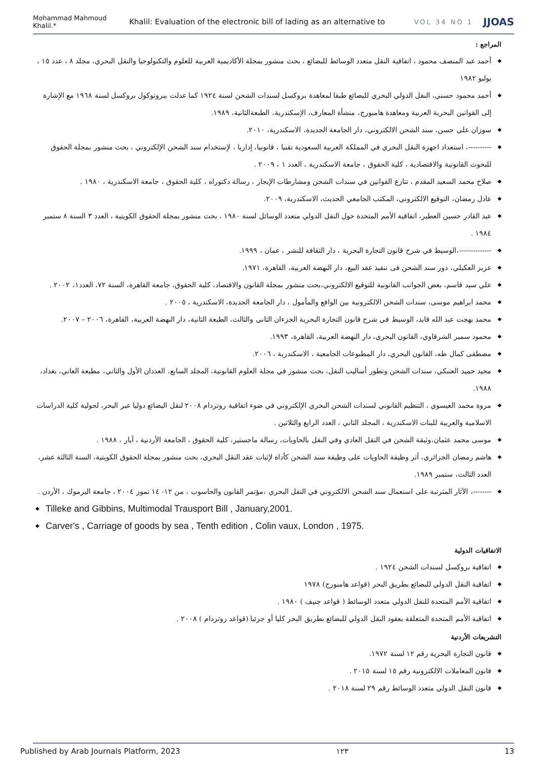Mohammad Mahmoud Khalil.* Khalil: Evaluation of the electronic bill of lading as an alternative to VOL 34 NO 1 JJOAS
المراجع :
◆ أحمد عبد المنصف محمود ، اتفاقية النقل متعدد الوسائط للبضائع ، بحث منشور بمجلة الأكاديمية العربية للعلوم والتكنولوجيا والنقل البحري، مجلد ٨ ، عدد ١٥ ، يوليو ١٩٨٢
◆ أحمد محمود حسني، النقل الدولي البحري للبضائع طبقا لمعاهدة بروكسل لسندات الشحن لسنة ١٩٢٤ كما عدلت ببروتوكول بروكسل لسنة ١٩٦٨ مع الإشارة إلى القوانين البحرية العربية ومعاهدة هامبورج، منشأة المعارف، الإسكندرية، الطبعةالثانية، ١٩٨٩.
◆ سوزان علي حسن، سند الشحن الالكتروني، دار الجامعة الجديدة، الاسكندرية، ٢٠١٠.
◆ ----------، استعداد اجهزة النقل البحري في المملكة العربية السعودية تقنيا ، قانونيا، إداريا ، لإستخدام سند الشحن الإلكتروني ، بحث منشور بمجلة الحقوق للبحوث القانونية والاقتصادية ، كلية الحقوق ، جامعة الاسكندرية ، العدد ١ ، ٢٠٠٩ .
◆ صلاح محمد السعيد المقدم ، تنازع القوانين في سندات الشحن ومشارطات الإيجار ، رسالة دكتوراه ، كلية الحقوق ، جامعة الاسكندرية ، ١٩٨٠ .
◆ عادل رمضان، التوقيع الالكتروني، المكتب الجامعي الحديث، الاسكندرية، ٢٠٠٩.
◆ عبد القادر حسين العطير، اتفاقية الأمم المتحدة حول النقل الدولي متعدد الوسائل لسنة ١٩٨٠ ، بحث منشور بمجلة الحقوق الكويتية ، العدد ٣ السنة ٨ ستمبر ١٩٨٤ .
◆ --------------،الوسيط في شرح قانون التجارة البحرية ، دار الثقافة للنشر ، عمان ، ١٩٩٩.
◆ عزيز العكيلي، دور سند الشحن فى تنفيذ عقد البيع، دار النهضة العربية، القاهرة، ١٩٧١.
◆ علي سيد قاسم، بعض الجوانب القانونية للتوقيع الالكتروني،بحث منشور بمجلة القانون والاقتصاد، كلية الحقوق، جامعة القاهرة، السنة ٧٢، العدد١، ٢٠٠٢ .
◆ محمد ابراهيم موسى، سندات الشحن الالكترونية بين الواقع والمأمول ، دار الجامعة الجديدة، الاسكندرية ، ٢٠٠٥ .
◆ محمد بهجت عبد الله قايد، الوسيط في شرح قانون التجارة البحرية الجزءان الثاني والثالث، الطبعة الثانية، دار النهضة العربية، القاهرة، ٢٠٠٦ – ٢٠٠٧.
◆ محمود سمير الشرقاوي، القانون البحري، دار النهضة العربية، القاهرة، ١٩٩٣.
◆ مصطفى كمال طه، القانون البحري، دار المطبوعات الجامعية ، الاسكندرية ، ٢٠٠٦.
◆ مجيد حميد العنبكي، سندات الشحن وتطور أساليب النقل، بحث منشور في مجلة العلوم القانونية، المجلد السابع، العددان الأول والثاني، مطبعة العاني، بغداد، ١٩٨٨.
◆ مروة محمد العيسوي ، التنظيم القانوني لسندات الشحن البحري الإلكتروني في ضوء اتفاقية روتردام ٢٠٠٨ لنقل البضائع دوليا عبر البحر، لحولية كلية الدراسات الاسلامية والعربية للبنات الاسكندرية ، المجلد الثاني ، العدد الرابع والثلاثين .
◆ موسى محمد عثمان،وثيقة الشحن في النقل العادي وفي النقل بالحاويات، رسالة ماجستير، كلية الحقوق ، الجامعة الأردنية ، آيار ، ١٩٨٨ .
◆ هاشم رمضان الجزائري، أثر وظيفة الحاويات على وظيفة سند الشحن كأداة لإثبات عقد النقل البحري، بحث منشور بمجلة الحقوق الكويتية، السنة الثالثة عشر، العدد الثالث، ستمبر ١٩٨٩.
◆ --------، الآثار المترتبة على استعمال سند الشحن الالكتروني في النقل البحري ،مؤتمر القانون والحاسوب ، من ١٢- ١٤ تموز ٢٠٠٤ ، جامعة اليرموك ، الأردن .
◆ Tilleke and Gibbins, Multimodal Trausport Bill , January,2001.
◆ Carver's , Carriage of goods by sea , Tenth edition , Colin vaux, London , 1975.
الاتفاقيات الدولية
◆ اتفاقية بروكسل لسندات الشحن ١٩٢٤ .
◆ اتفاقية النقل الدولي للبضائع بطريق البحر (قواعد هامبورج) ١٩٧٨
◆ اتفاقية الأمم المتحدة للنقل الدولي متعدد الوسائط ( قواعد جنيف ) ١٩٨٠ .
◆ اتفاقية الأمم المتحدة المتعلقة بعقود النقل الدولي للبضائع بطريق البحر كليا أو جزئيا (قواعد روتردام ) ٢٠٠٨ .
التشريعات الأردنية
◆ قانون التجارة البحرية رقم ١٢ لسنة ١٩٧٢.
◆ قانون المعاملات الالكترونية رقم ١٥ لسنة ٢٠١٥ .
◆ قانون النقل الدولي متعدد الوسائط رقم ٢٩ لسنة ٢٠١٨ .
Published by Arab Journals Platform, 2023 ١٢٣ 13